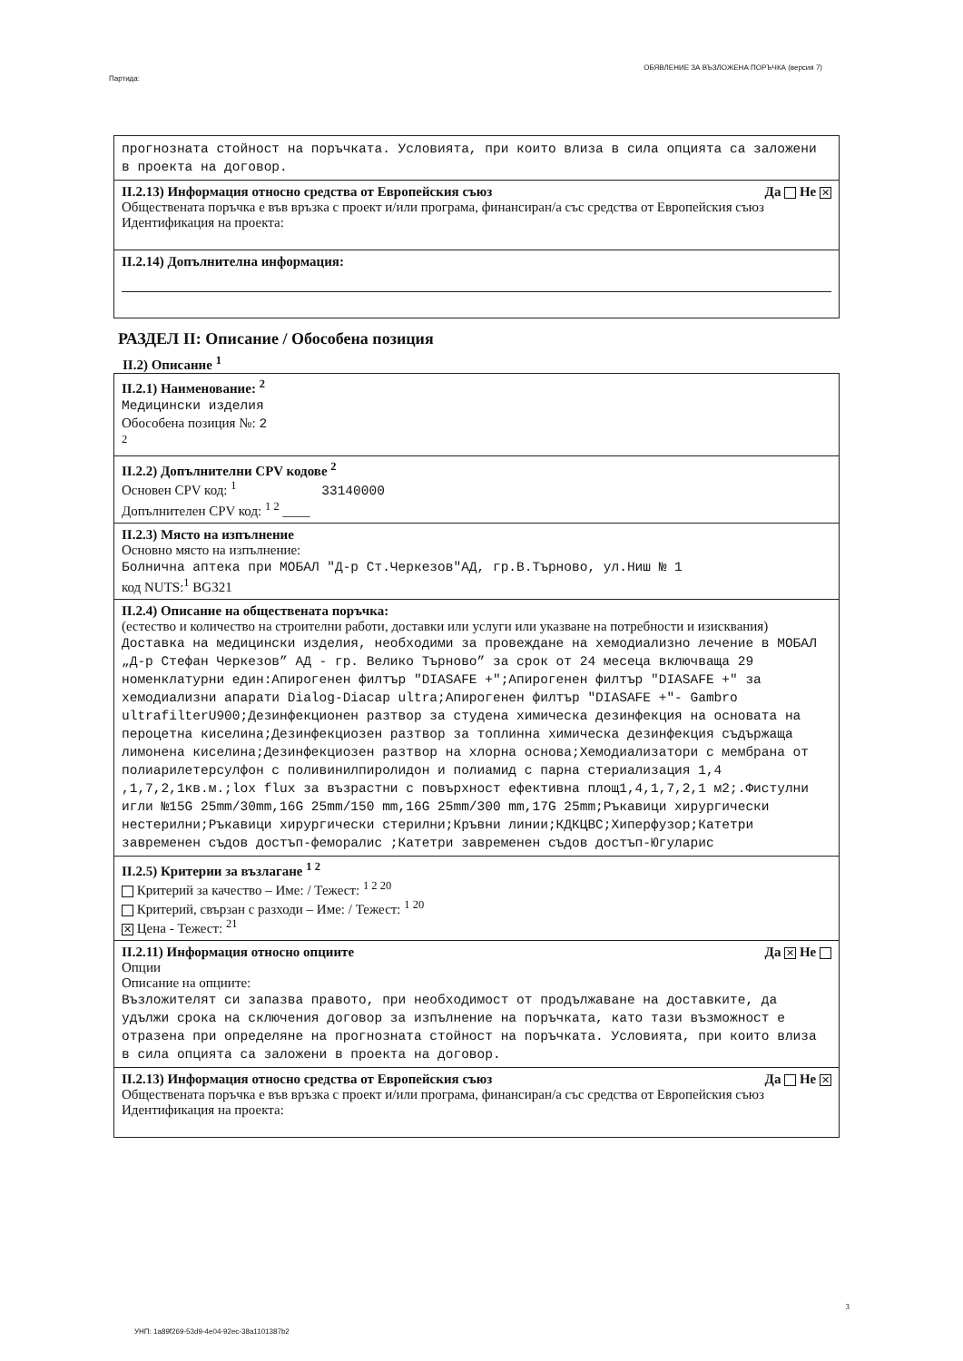Партида: ОБЯВЛЕНИЕ ЗА ВЪЗЛОЖЕНА ПОРЪЧКА (версия 7)
прогнозната стойност на поръчката. Условията, при които влиза в сила опцията са заложени в проекта на договор.
II.2.13) Информация относно средства от Европейския съюз
Обществената поръчка е във връзка с проект и/или програма, финансиран/а със средства от Европейския съюз
Идентификация на проекта:
Да Не ✕
II.2.14) Допълнителна информация:
РАЗДЕЛ II: Описание / Обособена позиция
II.2) Описание <sup>1</sup>
II.2.1) Наименование: <sup>2</sup>
Медицински изделия
Обособена позиция №: 2
<sup>2</sup>
II.2.2) Допълнителни CPV кодове <sup>2</sup>
Основен CPV код: <sup>1</sup> 33140000
Допълнителен CPV код: <sup>1 2</sup> ____
II.2.3) Място на изпълнение
Основно място на изпълнение:
Болнична аптека при МОБАЛ "Д-р Ст.Черкезов"АД, гр.В.Търново, ул.Ниш № 1
код NUTS:<sup>1</sup> BG321
II.2.4) Описание на обществената поръчка:
(естество и количество на строителни работи, доставки или услуги или указване на потребности и изисквания)
Доставка на медицински изделия, необходими за провеждане на хемодиализно лечение в МОБАЛ „Д-р Стефан Черкезов” АД - гр. Велико Търново” за срок от 24 месеца включваща 29 номенклатурни един:Апирогенен филтър "DIASAFE +";Апирогенен филтър "DIASAFE +" за хемодиализни апарати Dialog-Diacap ultra;Апирогенен филтър "DIASAFE +"- Gambro ultrafilterU900;Дезинфекционен разтвор за студена химическа дезинфекция на основата на пероцетна киселина;Дезинфекциозен разтвор за топлинна химическа дезинфекция съдържаща лимонена киселина;Дезинфекциозен разтвор на хлорна основа;Хемодиализатори с мембрана от полиарилетерсулфон с поливинилпиролидон и полиамид с парна стериализация 1,4 ,1,7,2,1кв.м.;lox flux за възрастни с повърхност ефективна площ1,4,1,7,2,1 м2;.Фистулни игли №15G 25mm/30mm,16G 25mm/150 mm,16G 25mm/300 mm,17G 25mm;Ръкавици хирургически нестерилни;Ръкавици хирургически стерилни;Кръвни линии;КДКЦВС;Хиперфузор;Катетри завременен съдов достъп-феморалис ;Катетри завременен съдов достъп-Югуларис
II.2.5) Критерии за възлагане <sup>1 2</sup>
Критерий за качество – Име: / Тежест: <sup>1 2 20</sup>
Критерий, свързан с разходи – Име: / Тежест: <sup>1 20</sup>
✕ Цена - Тежест: <sup>21</sup>
II.2.11) Информация относно опциите
Опции
Да ✕ Не
Описание на опциите:
Възложителят си запазва правото, при необходимост от продължаване на доставките, да удължи срока на сключения договор за изпълнение на поръчката, като тази възможност е отразена при определяне на прогнозната стойност на поръчката. Условията, при които влиза в сила опцията са заложени в проекта на договор.
II.2.13) Информация относно средства от Европейския съюз
Обществената поръчка е във връзка с проект и/или програма, финансиран/а със средства от Европейския съюз
Идентификация на проекта:
Да Не ✕
3
УНП: 1a89f269-53d9-4e04-92ec-38a1101387b2